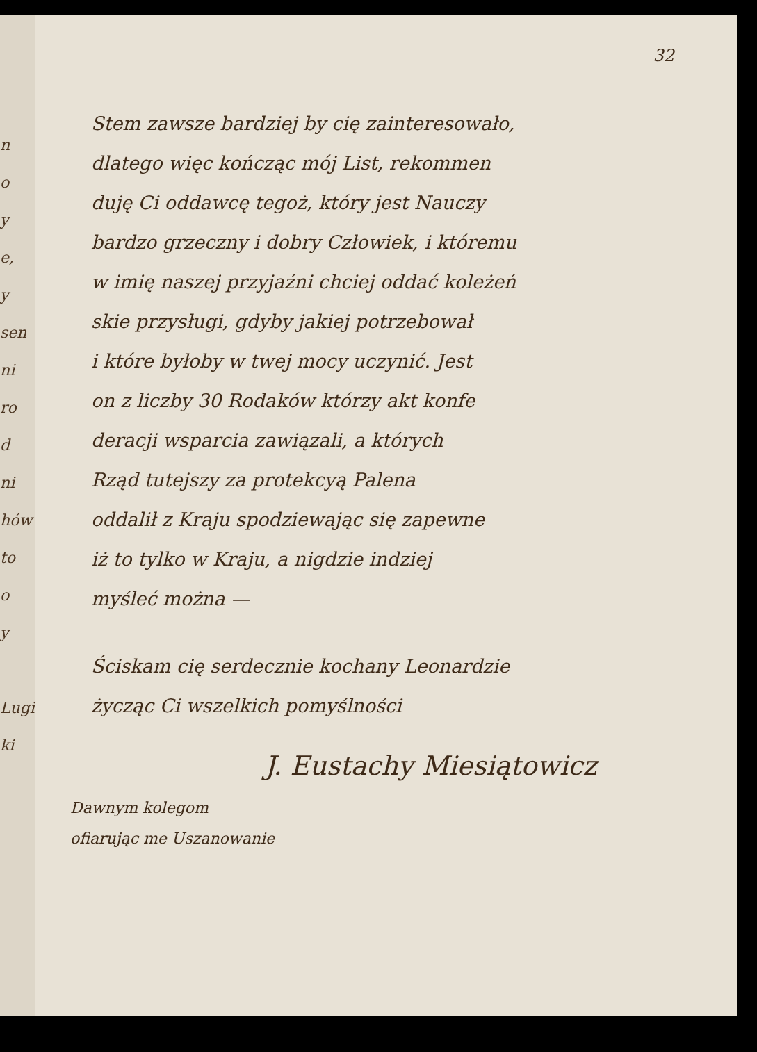n
o
y
e,
y
sen
ni
ro
d
ni
hów
to
o
y
Lugi
ki
32
Stem zawsze bardziej by cię zainteresowało,
dlatego więc kończąc mój List, rekommen
duję Ci oddawcę tegoż, który jest Nauczy
bardzo grzeczny i dobry Człowiek, i któremu
w imię naszej przyjaźni chciej oddać koleżeń
skie przysługi, gdyby jakiej potrzebował
i które byłoby w twej mocy uczynić. Jest
on z liczby 30 Rodaków którzy akt konfe
deracji wsparcia zawiązali, a których
Rząd tutejszy za protekcyą Palena
oddalił z Kraju spodziewając się zapewne
iż to tylko w Kraju, a nigdzie indziej
myśleć można —
Ściskam cię serdecznie kochany Leonardzie
życząc Ci wszelkich pomyślności
J. Eustachy Miesiątowicz
Dawnym kolegom
ofiarując me Uszanowanie